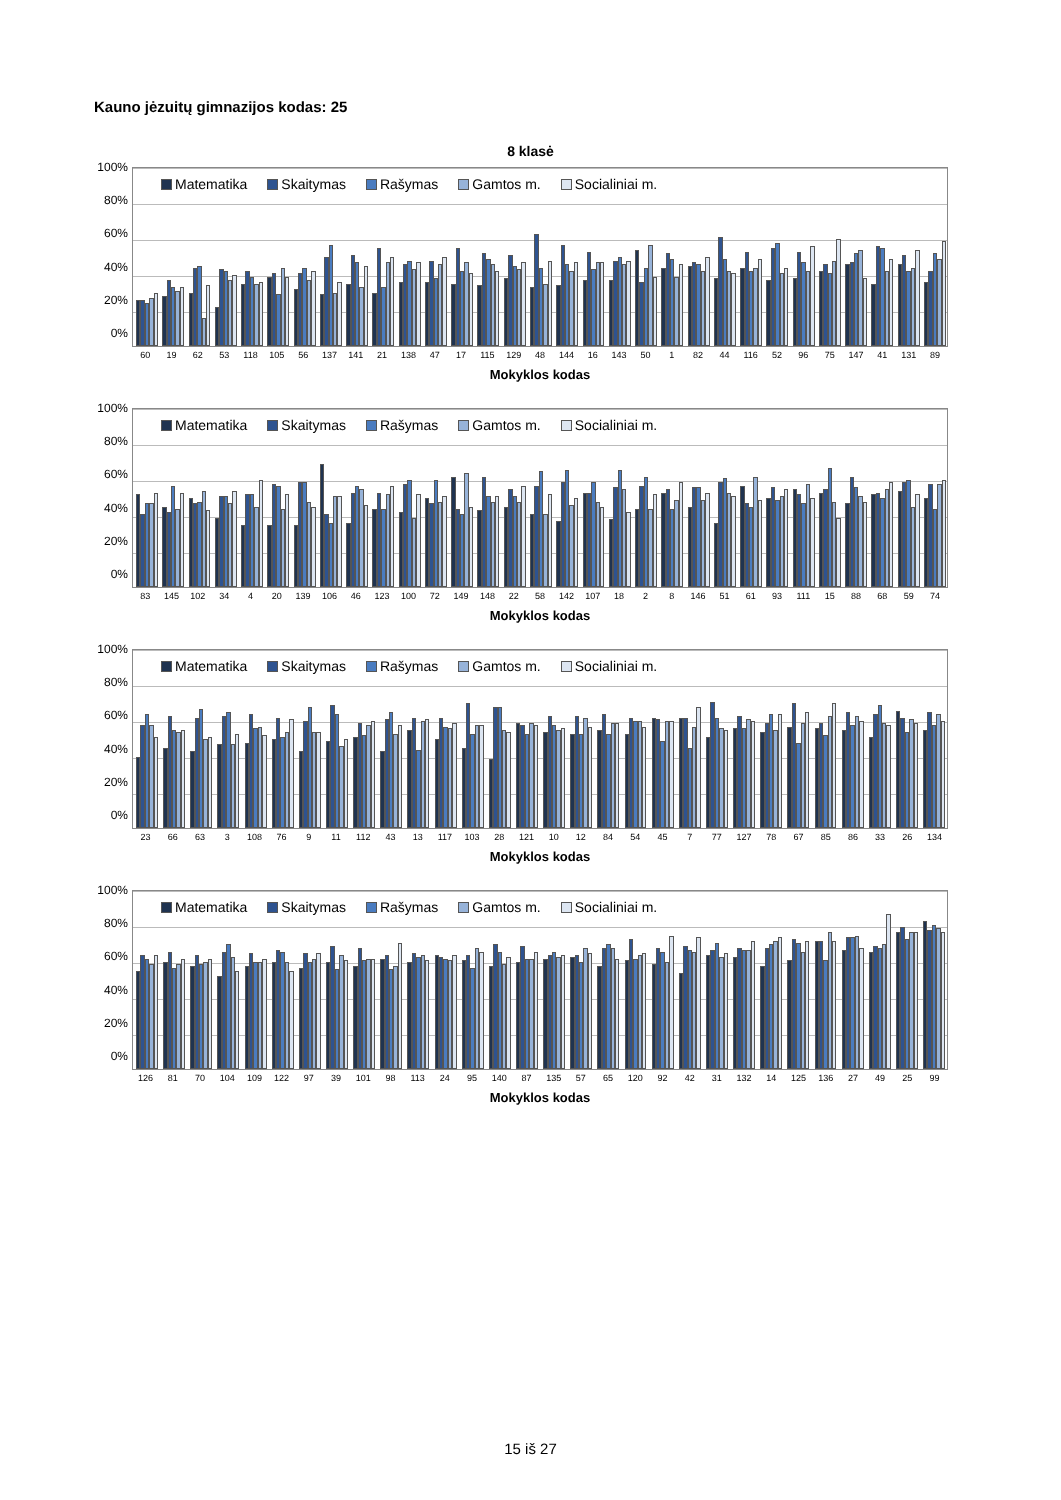Kauno jėzuitų gimnazijos kodas: 25
8 klasė
100%
80%
60%
40%
20%
0%
Matematika Skaitymas Rašymas Gamtos m. Socialiniai m.
60 19 62 53 118 105 56 137 141 21 138 47 17 115 129 48 144 16 143 50 1 82 44 116 52 96 75 147 41 131 89
Mokyklos kodas
100%
80%
60%
40%
20%
0%
Matematika Skaitymas Rašymas Gamtos m. Socialiniai m.
83 145 102 34 4 20 139 106 46 123 100 72 149 148 22 58 142 107 18 2 8 146 51 61 93 111 15 88 68 59 74
Mokyklos kodas
100%
80%
60%
40%
20%
0%
Matematika Skaitymas Rašymas Gamtos m. Socialiniai m.
23 66 63 3 108 76 9 11 112 43 13 117 103 28 121 10 12 84 54 45 7 77 127 78 67 85 86 33 26 134
Mokyklos kodas
100%
80%
60%
40%
20%
0%
Matematika Skaitymas Rašymas Gamtos m. Socialiniai m.
126 81 70 104 109 122 97 39 101 98 113 24 95 140 87 135 57 65 120 92 42 31 132 14 125 136 27 49 25 99
Mokyklos kodas
15 iš 27